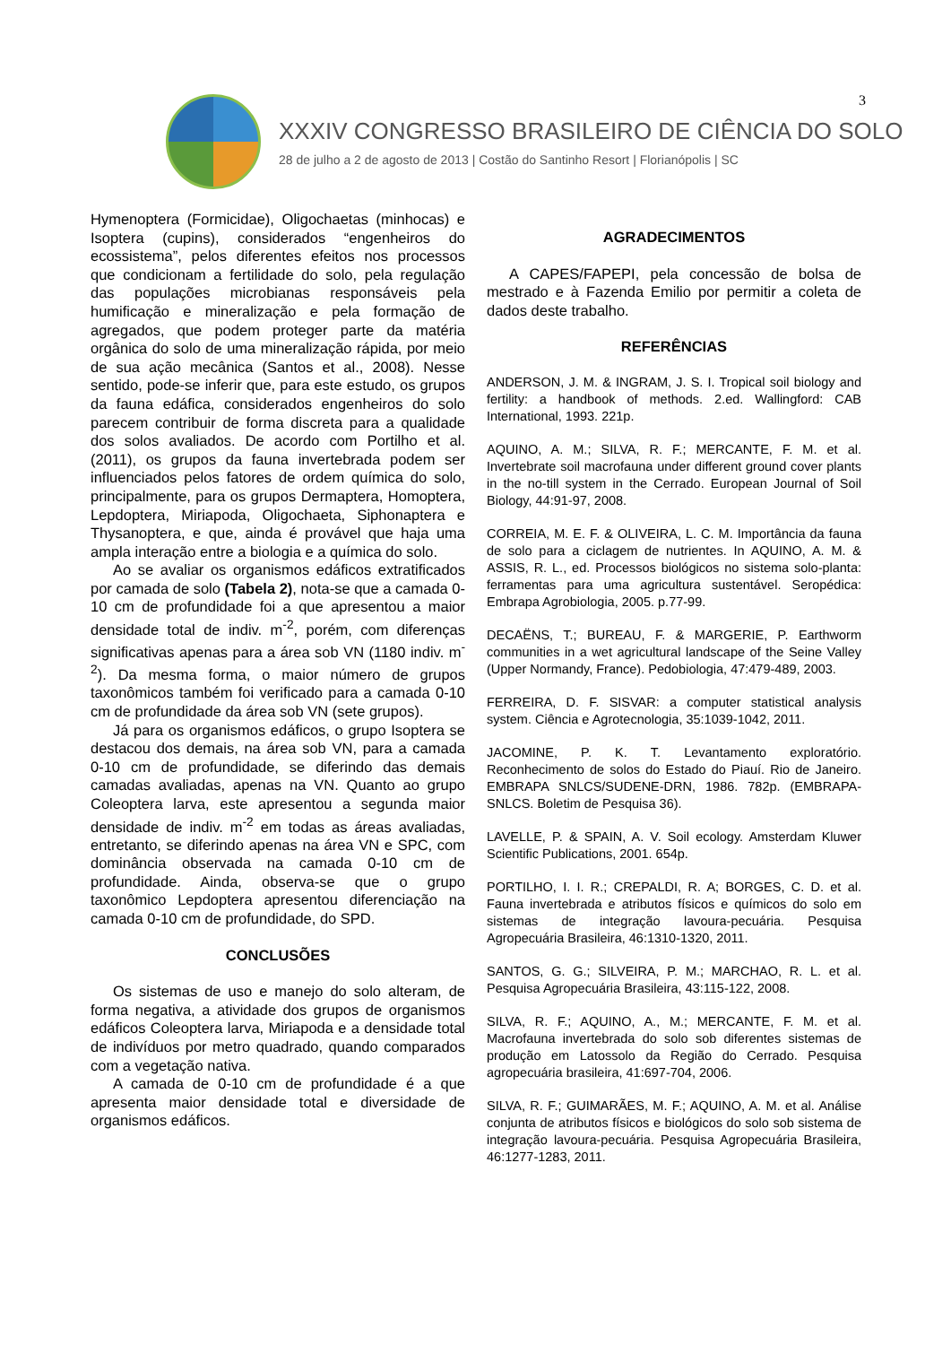3
XXXIV CONGRESSO BRASILEIRO DE CIÊNCIA DO SOLO
28 de julho a 2 de agosto de 2013 | Costão do Santinho Resort | Florianópolis | SC
Hymenoptera (Formicidae), Oligochaetas (minhocas) e Isoptera (cupins), considerados “engenheiros do ecossistema”, pelos diferentes efeitos nos processos que condicionam a fertilidade do solo, pela regulação das populações microbianas responsáveis pela humificação e mineralização e pela formação de agregados, que podem proteger parte da matéria orgânica do solo de uma mineralização rápida, por meio de sua ação mecânica (Santos et al., 2008). Nesse sentido, pode-se inferir que, para este estudo, os grupos da fauna edáfica, considerados engenheiros do solo parecem contribuir de forma discreta para a qualidade dos solos avaliados. De acordo com Portilho et al. (2011), os grupos da fauna invertebrada podem ser influenciados pelos fatores de ordem química do solo, principalmente, para os grupos Dermaptera, Homoptera, Lepdoptera, Miriapoda, Oligochaeta, Siphonaptera e Thysanoptera, e que, ainda é provável que haja uma ampla interação entre a biologia e a química do solo.
Ao se avaliar os organismos edáficos extratificados por camada de solo (Tabela 2), nota-se que a camada 0-10 cm de profundidade foi a que apresentou a maior densidade total de indiv. m<sup>-2</sup>, porém, com diferenças significativas apenas para a área sob VN (1180 indiv. m<sup>-2</sup>). Da mesma forma, o maior número de grupos taxonômicos também foi verificado para a camada 0-10 cm de profundidade da área sob VN (sete grupos).
Já para os organismos edáficos, o grupo Isoptera se destacou dos demais, na área sob VN, para a camada 0-10 cm de profundidade, se diferindo das demais camadas avaliadas, apenas na VN. Quanto ao grupo Coleoptera larva, este apresentou a segunda maior densidade de indiv. m<sup>-2</sup> em todas as áreas avaliadas, entretanto, se diferindo apenas na área VN e SPC, com dominância observada na camada 0-10 cm de profundidade. Ainda, observa-se que o grupo taxonômico Lepdoptera apresentou diferenciação na camada 0-10 cm de profundidade, do SPD.
CONCLUSÕES
Os sistemas de uso e manejo do solo alteram, de forma negativa, a atividade dos grupos de organismos edáficos Coleoptera larva, Miriapoda e a densidade total de indivíduos por metro quadrado, quando comparados com a vegetação nativa.
A camada de 0-10 cm de profundidade é a que apresenta maior densidade total e diversidade de organismos edáficos.
AGRADECIMENTOS
A CAPES/FAPEPI, pela concessão de bolsa de mestrado e à Fazenda Emilio por permitir a coleta de dados deste trabalho.
REFERÊNCIAS
ANDERSON, J. M. & INGRAM, J. S. I. Tropical soil biology and fertility: a handbook of methods. 2.ed. Wallingford: CAB International, 1993. 221p.
AQUINO, A. M.; SILVA, R. F.; MERCANTE, F. M. et al. Invertebrate soil macrofauna under different ground cover plants in the no-till system in the Cerrado. European Journal of Soil Biology, 44:91-97, 2008.
CORREIA, M. E. F. & OLIVEIRA, L. C. M. Importância da fauna de solo para a ciclagem de nutrientes. In AQUINO, A. M. & ASSIS, R. L., ed. Processos biológicos no sistema solo-planta: ferramentas para uma agricultura sustentável. Seropédica: Embrapa Agrobiologia, 2005. p.77-99.
DECAËNS, T.; BUREAU, F. & MARGERIE, P. Earthworm communities in a wet agricultural landscape of the Seine Valley (Upper Normandy, France). Pedobiologia, 47:479-489, 2003.
FERREIRA, D. F. SISVAR: a computer statistical analysis system. Ciência e Agrotecnologia, 35:1039-1042, 2011.
JACOMINE, P. K. T. Levantamento exploratório. Reconhecimento de solos do Estado do Piauí. Rio de Janeiro. EMBRAPA SNLCS/SUDENE-DRN, 1986. 782p. (EMBRAPA-SNLCS. Boletim de Pesquisa 36).
LAVELLE, P. & SPAIN, A. V. Soil ecology. Amsterdam Kluwer Scientific Publications, 2001. 654p.
PORTILHO, I. I. R.; CREPALDI, R. A; BORGES, C. D. et al. Fauna invertebrada e atributos físicos e químicos do solo em sistemas de integração lavoura-pecuária. Pesquisa Agropecuária Brasileira, 46:1310-1320, 2011.
SANTOS, G. G.; SILVEIRA, P. M.; MARCHAO, R. L. et al. Pesquisa Agropecuária Brasileira, 43:115-122, 2008.
SILVA, R. F.; AQUINO, A., M.; MERCANTE, F. M. et al. Macrofauna invertebrada do solo sob diferentes sistemas de produção em Latossolo da Região do Cerrado. Pesquisa agropecuária brasileira, 41:697-704, 2006.
SILVA, R. F.; GUIMARÃES, M. F.; AQUINO, A. M. et al. Análise conjunta de atributos físicos e biológicos do solo sob sistema de integração lavoura-pecuária. Pesquisa Agropecuária Brasileira, 46:1277-1283, 2011.